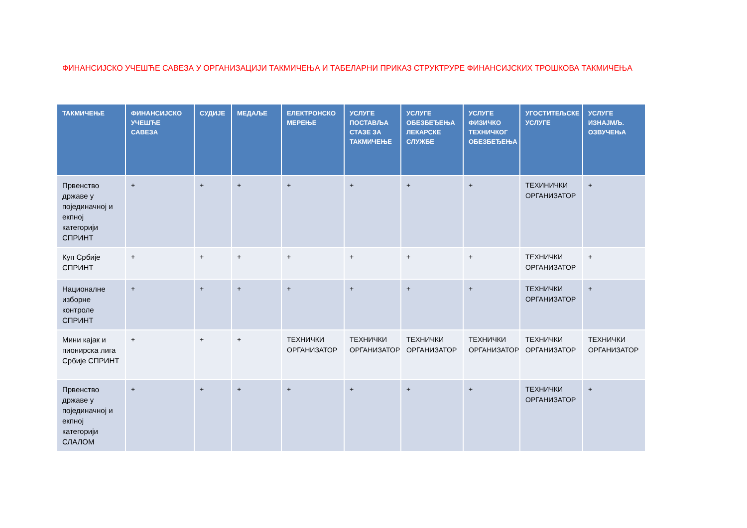ФИНАНСИЈСКО УЧЕШЋЕ САВЕЗА У ОРГАНИЗАЦИЈИ ТАКМИЧЕЊА И ТАБЕЛАРНИ ПРИКАЗ СТРУКТРУРЕ ФИНАНСИЈСКИХ ТРОШКОВА ТАКМИЧЕЊА
| ТАКМИЧЕЊЕ | ФИНАНСИЈСКО УЧЕШЋЕ САВЕЗА | СУДИЈЕ | МЕДАЉЕ | ЕЛЕКТРОНСКО МЕРЕЊЕ | УСЛУГЕ ПОСТАВЉА СТАЗЕ ЗА ТАКМИЧЕЊЕ | УСЛУГЕ ОБЕЗБЕЂЕЊА ЛЕКАРСКЕ СЛУЖБЕ | УСЛУГЕ ФИЗИЧКО ТЕХНИЧКОГ ОБЕЗБЕЂЕЊА | УГОСТИТЕЉСКЕ УСЛУГЕ | УСЛУГЕ ИЗНАЈМЉ. ОЗВУЧЕЊА |
| --- | --- | --- | --- | --- | --- | --- | --- | --- | --- |
| Првенство државе у појединачној и екпној категорији СПРИНТ | + | + | + | + | + | + | + | ТЕХИНИЧКИ ОРГАНИЗАТОР | + |
| Куп Србије СПРИНТ | + | + | + | + | + | + | + | ТЕХНИЧКИ ОРГАНИЗАТОР | + |
| Националне изборне контроле СПРИНТ | + | + | + | + | + | + | + | ТЕХНИЧКИ ОРГАНИЗАТОР | + |
| Мини кајак и пионирска лига Србије СПРИНТ | + | + | + | ТЕХНИЧКИ ОРГАНИЗАТОР | ТЕХНИЧКИ ОРГАНИЗАТОР | ТЕХНИЧКИ ОРГАНИЗАТОР | ТЕХНИЧКИ ОРГАНИЗАТОР | ТЕХНИЧКИ ОРГАНИЗАТОР | ТЕХНИЧКИ ОРГАНИЗАТОР |
| Првенство државе у појединачној и екпној категорији СЛАЛОМ | + | + | + | + | + | + | + | ТЕХНИЧКИ ОРГАНИЗАТОР | + |